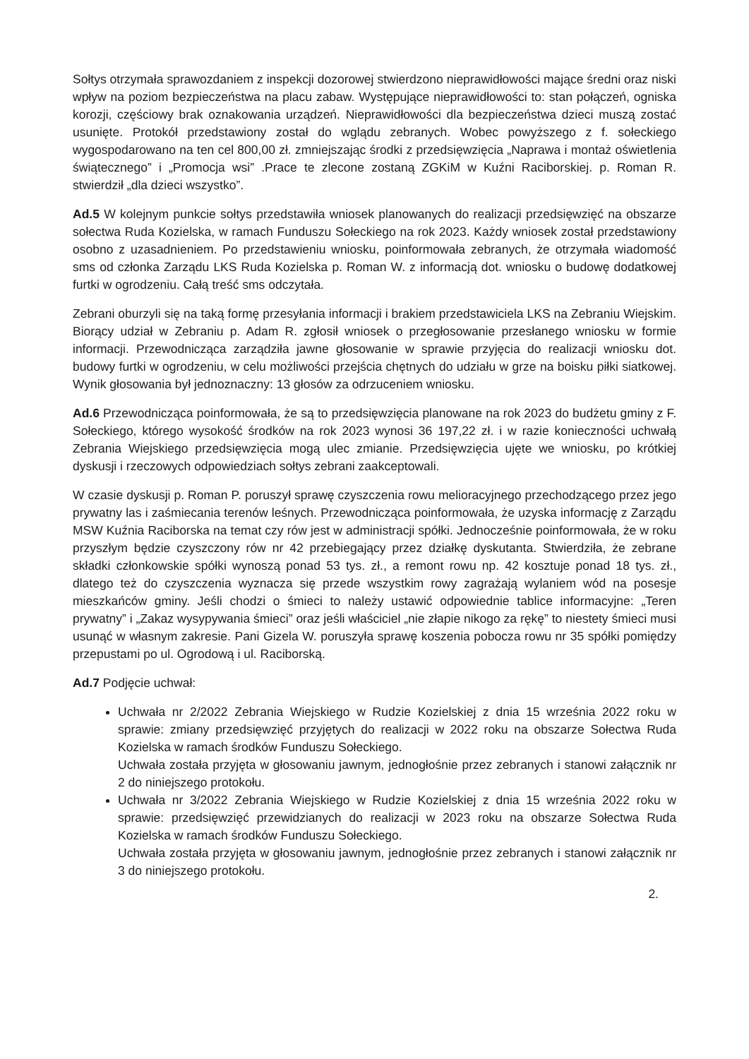Sołtys otrzymała sprawozdaniem z inspekcji dozorowej stwierdzono nieprawidłowości mające średni oraz niski wpływ na poziom bezpieczeństwa na placu zabaw. Występujące nieprawidłowości to: stan połączeń, ogniska korozji, częściowy brak oznakowania urządzeń. Nieprawidłowości dla bezpieczeństwa dzieci muszą zostać usunięte. Protokół przedstawiony został do wglądu zebranych. Wobec powyższego z f. sołeckiego wygospodarowano na ten cel 800,00 zł. zmniejszając środki z przedsięwzięcia „Naprawa i montaż oświetlenia świątecznego” i „Promocja wsi” .Prace te zlecone zostaną ZGKiM w Kuźni Raciborskiej. p. Roman R. stwierdził „dla dzieci wszystko”.
Ad.5 W kolejnym punkcie sołtys przedstawiła wniosek planowanych do realizacji przedsięwzięć na obszarze sołectwa Ruda Kozielska, w ramach Funduszu Sołeckiego na rok 2023. Każdy wniosek został przedstawiony osobno z uzasadnieniem. Po przedstawieniu wniosku, poinformowała zebranych, że otrzymała wiadomość sms od członka Zarządu LKS Ruda Kozielska p. Roman W. z informacją dot. wniosku o budowę dodatkowej furtki w ogrodzeniu. Całą treść sms odczytała.
Zebrani oburzyli się na taką formę przesyłania informacji i brakiem przedstawiciela LKS na Zebraniu Wiejskim. Biorący udział w Zebraniu p. Adam R. zgłosił wniosek o przegłosowanie przesłanego wniosku w formie informacji. Przewodnicząca zarządziła jawne głosowanie w sprawie przyjęcia do realizacji wniosku dot. budowy furtki w ogrodzeniu, w celu możliwości przejścia chętnych do udziału w grze na boisku piłki siatkowej. Wynik głosowania był jednoznaczny: 13 głosów za odrzuceniem wniosku.
Ad.6 Przewodnicząca poinformowała, że są to przedsięwzięcia planowane na rok 2023 do budżetu gminy z F. Sołeckiego, którego wysokość środków na rok 2023 wynosi 36 197,22 zł. i w razie konieczności uchwałą Zebrania Wiejskiego przedsięwzięcia mogą ulec zmianie. Przedsięwzięcia ujęte we wniosku, po krótkiej dyskusji i rzeczowych odpowiedziach sołtys zebrani zaakceptowali.
W czasie dyskusji p. Roman P. poruszył sprawę czyszczenia rowu melioracyjnego przechodzącego przez jego prywatny las i zaśmiecania terenów leśnych. Przewodnicząca poinformowała, że uzyska informację z Zarządu MSW Kuźnia Raciborska na temat czy rów jest w administracji spółki. Jednocześnie poinformowała, że w roku przyszłym będzie czyszczony rów nr 42 przebiegający przez działkę dyskutanta. Stwierdziła, że zebrane składki członkowskie spółki wynoszą ponad 53 tys. zł., a remont rowu np. 42 kosztuje ponad 18 tys. zł., dlatego też do czyszczenia wyznacza się przede wszystkim rowy zagrażają wylaniem wód na posesje mieszkańców gminy. Jeśli chodzi o śmieci to należy ustawić odpowiednie tablice informacyjne: „Teren prywatny” i „Zakaz wysypywania śmieci” oraz jeśli właściciel „nie złapie nikogo za rękę” to niestety śmieci musi usunąć w własnym zakresie. Pani Gizela W. poruszyła sprawę koszenia pobocza rowu nr 35 spółki pomiędzy przepustami po ul. Ogrodową i ul. Raciborską.
Ad.7 Podjęcie uchwał:
Uchwała nr 2/2022 Zebrania Wiejskiego w Rudzie Kozielskiej z dnia 15 września 2022 roku w sprawie: zmiany przedsięwzięć przyjętych do realizacji w 2022 roku na obszarze Sołectwa Ruda Kozielska w ramach środków Funduszu Sołeckiego.
Uchwała została przyjęta w głosowaniu jawnym, jednogłośnie przez zebranych i stanowi załącznik nr 2 do niniejszego protokołu.
Uchwała nr 3/2022 Zebrania Wiejskiego w Rudzie Kozielskiej z dnia 15 września 2022 roku w sprawie: przedsięwzięć przewidzianych do realizacji w 2023 roku na obszarze Sołectwa Ruda Kozielska w ramach środków Funduszu Sołeckiego.
Uchwała została przyjęta w głosowaniu jawnym, jednogłośnie przez zebranych i stanowi załącznik nr 3 do niniejszego protokołu.
2.